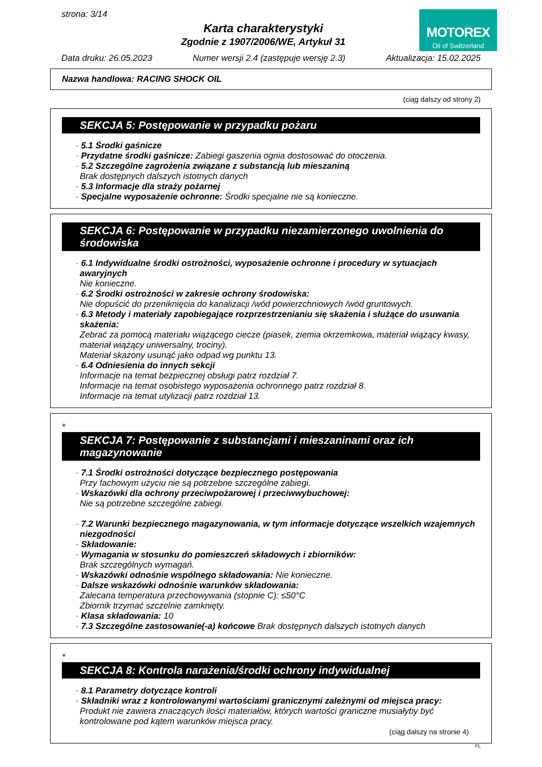strona: 3/14
Karta charakterystyki
Zgodnie z 1907/2006/WE, Artykuł 31
MOTOREX
Oil of Switzerland
Data druku: 26.05.2023 Numer wersji 2.4 (zastępuje wersję 2.3) Aktualizacja: 15.02.2025
Nazwa handlowa: RACING SHOCK OIL
(ciąg dalszy od strony 2)
SEKCJA 5: Postępowanie w przypadku pożaru
· 5.1 Środki gaśnicze
· Przydatne środki gaśnicze: Zabiegi gaszenia ognia dostosować do otoczenia.
· 5.2 Szczególne zagrożenia związane z substancją lub mieszaniną
Brak dostępnych dalszych istotnych danych
· 5.3 Informacje dla straży pożarnej
· Specjalne wyposażenie ochronne: Środki specjalne nie są konieczne.
SEKCJA 6: Postępowanie w przypadku niezamierzonego uwolnienia do środowiska
· 6.1 Indywidualne środki ostrożności, wyposażenie ochronne i procedury w sytuacjach awaryjnych
Nie konieczne.
· 6.2 Środki ostrożności w zakresie ochrony środowiska:
Nie dopuścić do przeniknięcia do kanalizacji /wód powierzchniowych /wód gruntowych.
· 6.3 Metody i materiały zapobiegające rozprzestrzenianiu się skażenia i służące do usuwania skażenia:
Zebrać za pomocą materiału wiążącego ciecze (piasek, ziemia okrzemkowa, materiał wiążący kwasy, materiał wiążący uniwersalny, trociny).
Materiał skażony usunąć jako odpad wg punktu 13.
· 6.4 Odniesienia do innych sekcji
Informacje na temat bezpiecznej obsługi patrz rozdział 7.
Informacje na temat osobistego wyposażenia ochronnego patrz rozdział 8.
Informacje na temat utylizacji patrz rozdział 13.
*
SEKCJA 7: Postępowanie z substancjami i mieszaninami oraz ich magazynowanie
· 7.1 Środki ostrożności dotyczące bezpiecznego postępowania
Przy fachowym użyciu nie są potrzebne szczególne zabiegi.
· Wskazówki dla ochrony przeciwpożarowej i przeciwwybuchowej:
Nie są potrzebne szczególne zabiegi.
· 7.2 Warunki bezpiecznego magazynowania, w tym informacje dotyczące wszelkich wzajemnych niezgodności
· Składowanie:
· Wymagania w stosunku do pomieszczeń składowych i zbiorników:
Brak szczególnych wymagań.
· Wskazówki odnośnie wspólnego składowania: Nie konieczne.
· Dalsze wskazówki odnośnie warunków składowania:
Zalecana temperatura przechowywania (stopnie C): ≤50°C
Zbiornik trzymać szczelnie zamknięty.
· Klasa składowania: 10
· 7.3 Szczególne zastosowanie(-a) końcowe Brak dostępnych dalszych istotnych danych
*
SEKCJA 8: Kontrola narażenia/środki ochrony indywidualnej
· 8.1 Parametry dotyczące kontroli
· Składniki wraz z kontrolowanymi wartościami granicznymi zależnymi od miejsca pracy:
Produkt nie zawiera znaczących ilości materiałów, których wartości graniczne musiałyby być kontrolowane pod kątem warunków miejsca pracy.
(ciąg dalszy na stronie 4)
PL